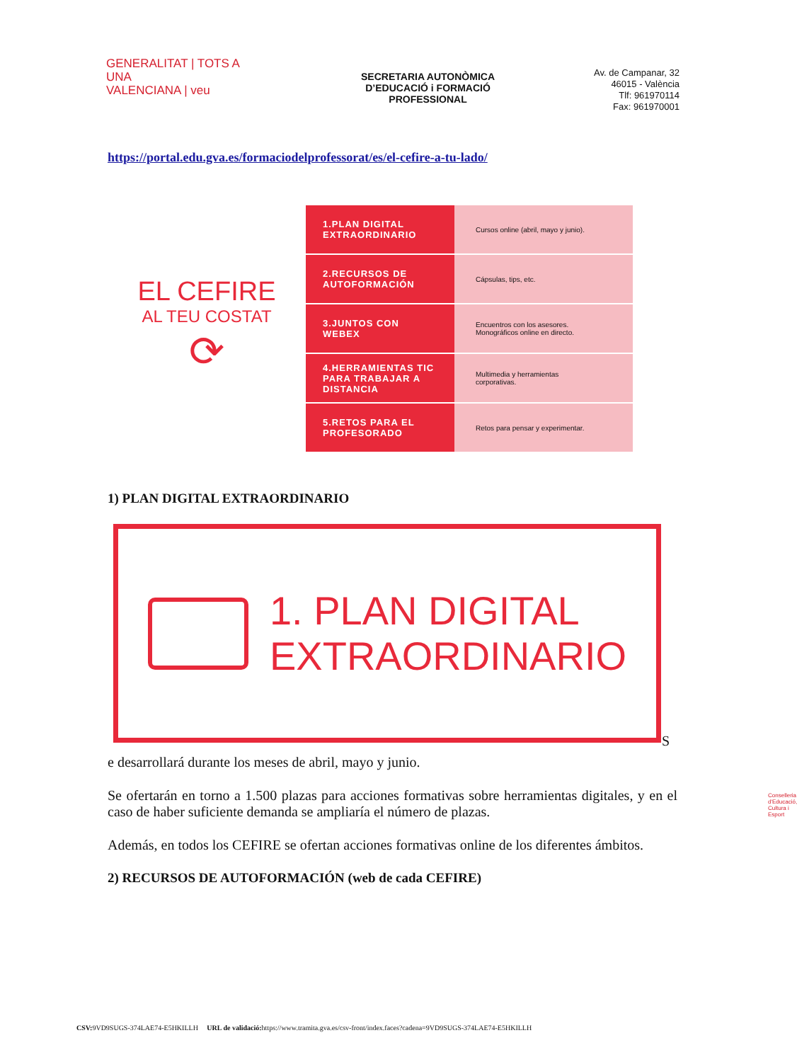GENERALITAT | TOTS A UNA
VALENCIANA | veu
Conselleria d'Educació,
Cultura i Esport
SECRETARIA AUTONÒMICA
D’EDUCACIÓ i FORMACIÓ
PROFESSIONAL
Av. de Campanar, 32
46015 - València
Tlf: 961970114
Fax: 961970001
https://portal.edu.gva.es/formaciodelprofessorat/es/el-cefire-a-tu-lado/
EL CEFIRE
AL TEU COSTAT
⟳
1.PLAN DIGITAL EXTRAORDINARIO
Cursos online (abril, mayo y junio).
2.RECURSOS DE AUTOFORMACIÓN
Cápsulas, tips, etc.
3.JUNTOS CON WEBEX
Encuentros con los asesores.
Monográficos online en directo.
4.HERRAMIENTAS TIC PARA TRABAJAR A DISTANCIA
Multimedia y herramientas
corporativas.
5.RETOS PARA EL PROFESORADO
Retos para pensar y experimentar.
1) PLAN DIGITAL EXTRAORDINARIO
1. PLAN DIGITAL
EXTRAORDINARIO
S
e desarrollará durante los meses de abril, mayo y junio.
Se ofertarán en torno a 1.500 plazas para acciones formativas sobre herramientas digitales, y en el caso de haber suficiente demanda se ampliaría el número de plazas.
Además, en todos los CEFIRE se ofertan acciones formativas online de los diferentes ámbitos.
2) RECURSOS DE AUTOFORMACIÓN (web de cada CEFIRE)
CSV: 9VD9SUGS-374LAE74-E5HKILLH URL de validació: https://www.tramita.gva.es/csv-front/index.faces?cadena=9VD9SUGS-374LAE74-E5HKILLH